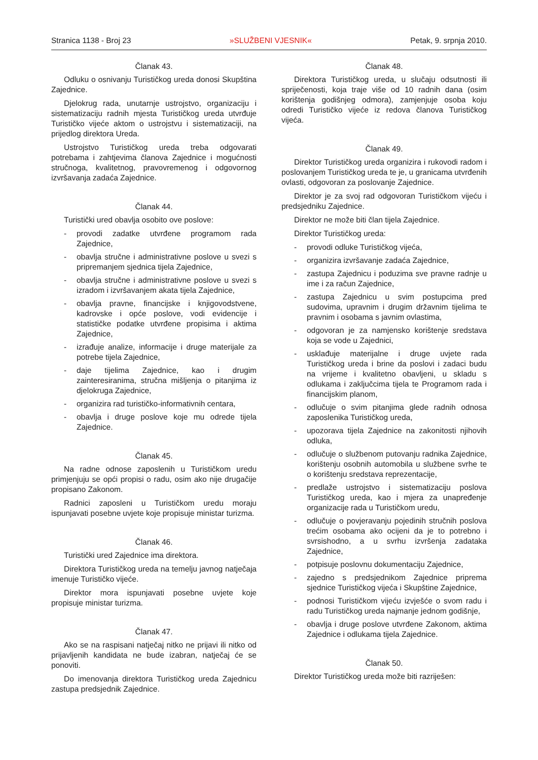Stranica 1138 - Broj 23 »SLUŽBENI VJESNIK« Petak, 9. srpnja 2010.
Članak 43.
Odluku o osnivanju Turističkog ureda donosi Skupština Zajednice.
Djelokrug rada, unutarnje ustrojstvo, organizaciju i sistematizaciju radnih mjesta Turističkog ureda utvrđuje Turističko vijeće aktom o ustrojstvu i sistematizaciji, na prijedlog direktora Ureda.
Ustrojstvo Turističkog ureda treba odgovarati potrebama i zahtjevima članova Zajednice i mogućnosti stručnoga, kvalitetnog, pravovremenog i odgovornog izvršavanja zadaća Zajednice.
Članak 44.
Turistički ured obavlja osobito ove poslove:
- provodi zadatke utvrđene programom rada Zajednice,
- obavlja stručne i administrativne poslove u svezi s pripremanjem sjednica tijela Zajednice,
- obavlja stručne i administrativne poslove u svezi s izradom i izvršavanjem akata tijela Zajednice,
- obavlja pravne, financijske i knjigovodstvene, kadrovske i opće poslove, vodi evidencije i statističke podatke utvrđene propisima i aktima Zajednice,
- izrađuje analize, informacije i druge materijale za potrebe tijela Zajednice,
- daje tijelima Zajednice, kao i drugim zainteresiranima, stručna mišljenja o pitanjima iz djelokruga Zajednice,
- organizira rad turističko-informativnih centara,
- obavlja i druge poslove koje mu odrede tijela Zajednice.
Članak 45.
Na radne odnose zaposlenih u Turističkom uredu primjenjuju se opći propisi o radu, osim ako nije drugačije propisano Zakonom.
Radnici zaposleni u Turističkom uredu moraju ispunjavati posebne uvjete koje propisuje ministar turizma.
Članak 46.
Turistički ured Zajednice ima direktora.
Direktora Turističkog ureda na temelju javnog natječaja imenuje Turističko vijeće.
Direktor mora ispunjavati posebne uvjete koje propisuje ministar turizma.
Članak 47.
Ako se na raspisani natječaj nitko ne prijavi ili nitko od prijavljenih kandidata ne bude izabran, natječaj će se ponoviti.
Do imenovanja direktora Turističkog ureda Zajednicu zastupa predsjednik Zajednice.
Članak 48.
Direktora Turističkog ureda, u slučaju odsutnosti ili spriječenosti, koja traje više od 10 radnih dana (osim korištenja godišnjeg odmora), zamjenjuje osoba koju odredi Turističko vijeće iz redova članova Turističkog vijeća.
Članak 49.
Direktor Turističkog ureda organizira i rukovodi radom i poslovanjem Turističkog ureda te je, u granicama utvrđenih ovlasti, odgovoran za poslovanje Zajednice.
Direktor je za svoj rad odgovoran Turističkom vijeću i predsjedniku Zajednice.
Direktor ne može biti član tijela Zajednice.
Direktor Turističkog ureda:
- provodi odluke Turističkog vijeća,
- organizira izvršavanje zadaća Zajednice,
- zastupa Zajednicu i poduzima sve pravne radnje u ime i za račun Zajednice,
- zastupa Zajednicu u svim postupcima pred sudovima, upravnim i drugim državnim tijelima te pravnim i osobama s javnim ovlastima,
- odgovoran je za namjensko korištenje sredstava koja se vode u Zajednici,
- usklađuje materijalne i druge uvjete rada Turističkog ureda i brine da poslovi i zadaci budu na vrijeme i kvalitetno obavljeni, u skladu s odlukama i zaključcima tijela te Programom rada i financijskim planom,
- odlučuje o svim pitanjima glede radnih odnosa zaposlenika Turističkog ureda,
- upozorava tijela Zajednice na zakonitosti njihovih odluka,
- odlučuje o službenom putovanju radnika Zajednice, korištenju osobnih automobila u službene svrhe te o korištenju sredstava reprezentacije,
- predlaže ustrojstvo i sistematizaciju poslova Turističkog ureda, kao i mjera za unapređenje organizacije rada u Turističkom uredu,
- odlučuje o povjeravanju pojedinih stručnih poslova trećim osobama ako ocijeni da je to potrebno i svrsishodno, a u svrhu izvršenja zadataka Zajednice,
- potpisuje poslovnu dokumentaciju Zajednice,
- zajedno s predsjednikom Zajednice priprema sjednice Turističkog vijeća i Skupštine Zajednice,
- podnosi Turističkom vijeću izvješće o svom radu i radu Turističkog ureda najmanje jednom godišnje,
- obavlja i druge poslove utvrđene Zakonom, aktima Zajednice i odlukama tijela Zajednice.
Članak 50.
Direktor Turističkog ureda može biti razriješen: